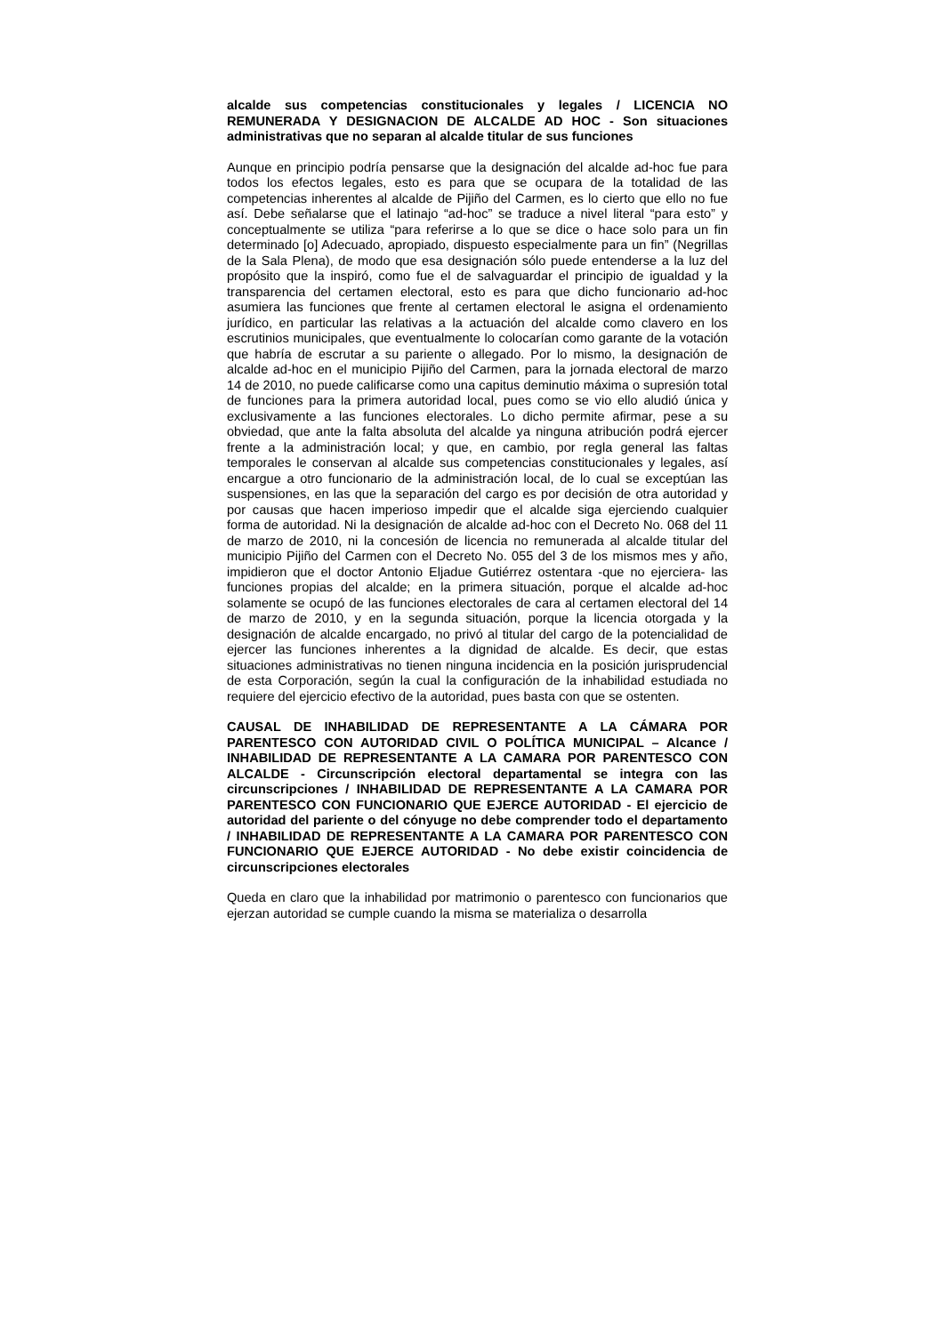alcalde sus competencias constitucionales y legales / LICENCIA NO REMUNERADA Y DESIGNACION DE ALCALDE AD HOC - Son situaciones administrativas que no separan al alcalde titular de sus funciones
Aunque en principio podría pensarse que la designación del alcalde ad-hoc fue para todos los efectos legales, esto es para que se ocupara de la totalidad de las competencias inherentes al alcalde de Pijiño del Carmen, es lo cierto que ello no fue así. Debe señalarse que el latinajo “ad-hoc” se traduce a nivel literal “para esto” y conceptualmente se utiliza “para referirse a lo que se dice o hace solo para un fin determinado [o] Adecuado, apropiado, dispuesto especialmente para un fin” (Negrillas de la Sala Plena), de modo que esa designación sólo puede entenderse a la luz del propósito que la inspiró, como fue el de salvaguardar el principio de igualdad y la transparencia del certamen electoral, esto es para que dicho funcionario ad-hoc asumiera las funciones que frente al certamen electoral le asigna el ordenamiento jurídico, en particular las relativas a la actuación del alcalde como clavero en los escrutinios municipales, que eventualmente lo colocarían como garante de la votación que habría de escrutar a su pariente o allegado. Por lo mismo, la designación de alcalde ad-hoc en el municipio Pijiño del Carmen, para la jornada electoral de marzo 14 de 2010, no puede calificarse como una capitus deminutio máxima o supresión total de funciones para la primera autoridad local, pues como se vio ello aludió única y exclusivamente a las funciones electorales. Lo dicho permite afirmar, pese a su obviedad, que ante la falta absoluta del alcalde ya ninguna atribución podrá ejercer frente a la administración local; y que, en cambio, por regla general las faltas temporales le conservan al alcalde sus competencias constitucionales y legales, así encargue a otro funcionario de la administración local, de lo cual se exceptúan las suspensiones, en las que la separación del cargo es por decisión de otra autoridad y por causas que hacen imperioso impedir que el alcalde siga ejerciendo cualquier forma de autoridad. Ni la designación de alcalde ad-hoc con el Decreto No. 068 del 11 de marzo de 2010, ni la concesión de licencia no remunerada al alcalde titular del municipio Pijiño del Carmen con el Decreto No. 055 del 3 de los mismos mes y año, impidieron que el doctor Antonio Eljadue Gutiérrez ostentara -que no ejerciera- las funciones propias del alcalde; en la primera situación, porque el alcalde ad-hoc solamente se ocupó de las funciones electorales de cara al certamen electoral del 14 de marzo de 2010, y en la segunda situación, porque la licencia otorgada y la designación de alcalde encargado, no privó al titular del cargo de la potencialidad de ejercer las funciones inherentes a la dignidad de alcalde. Es decir, que estas situaciones administrativas no tienen ninguna incidencia en la posición jurisprudencial de esta Corporación, según la cual la configuración de la inhabilidad estudiada no requiere del ejercicio efectivo de la autoridad, pues basta con que se ostenten.
CAUSAL DE INHABILIDAD DE REPRESENTANTE A LA CÁMARA POR PARENTESCO CON AUTORIDAD CIVIL O POLÍTICA MUNICIPAL – Alcance / INHABILIDAD DE REPRESENTANTE A LA CAMARA POR PARENTESCO CON ALCALDE - Circunscripción electoral departamental se integra con las circunscripciones / INHABILIDAD DE REPRESENTANTE A LA CAMARA POR PARENTESCO CON FUNCIONARIO QUE EJERCE AUTORIDAD - El ejercicio de autoridad del pariente o del cónyuge no debe comprender todo el departamento / INHABILIDAD DE REPRESENTANTE A LA CAMARA POR PARENTESCO CON FUNCIONARIO QUE EJERCE AUTORIDAD - No debe existir coincidencia de circunscripciones electorales
Queda en claro que la inhabilidad por matrimonio o parentesco con funcionarios que ejerzan autoridad se cumple cuando la misma se materializa o desarrolla